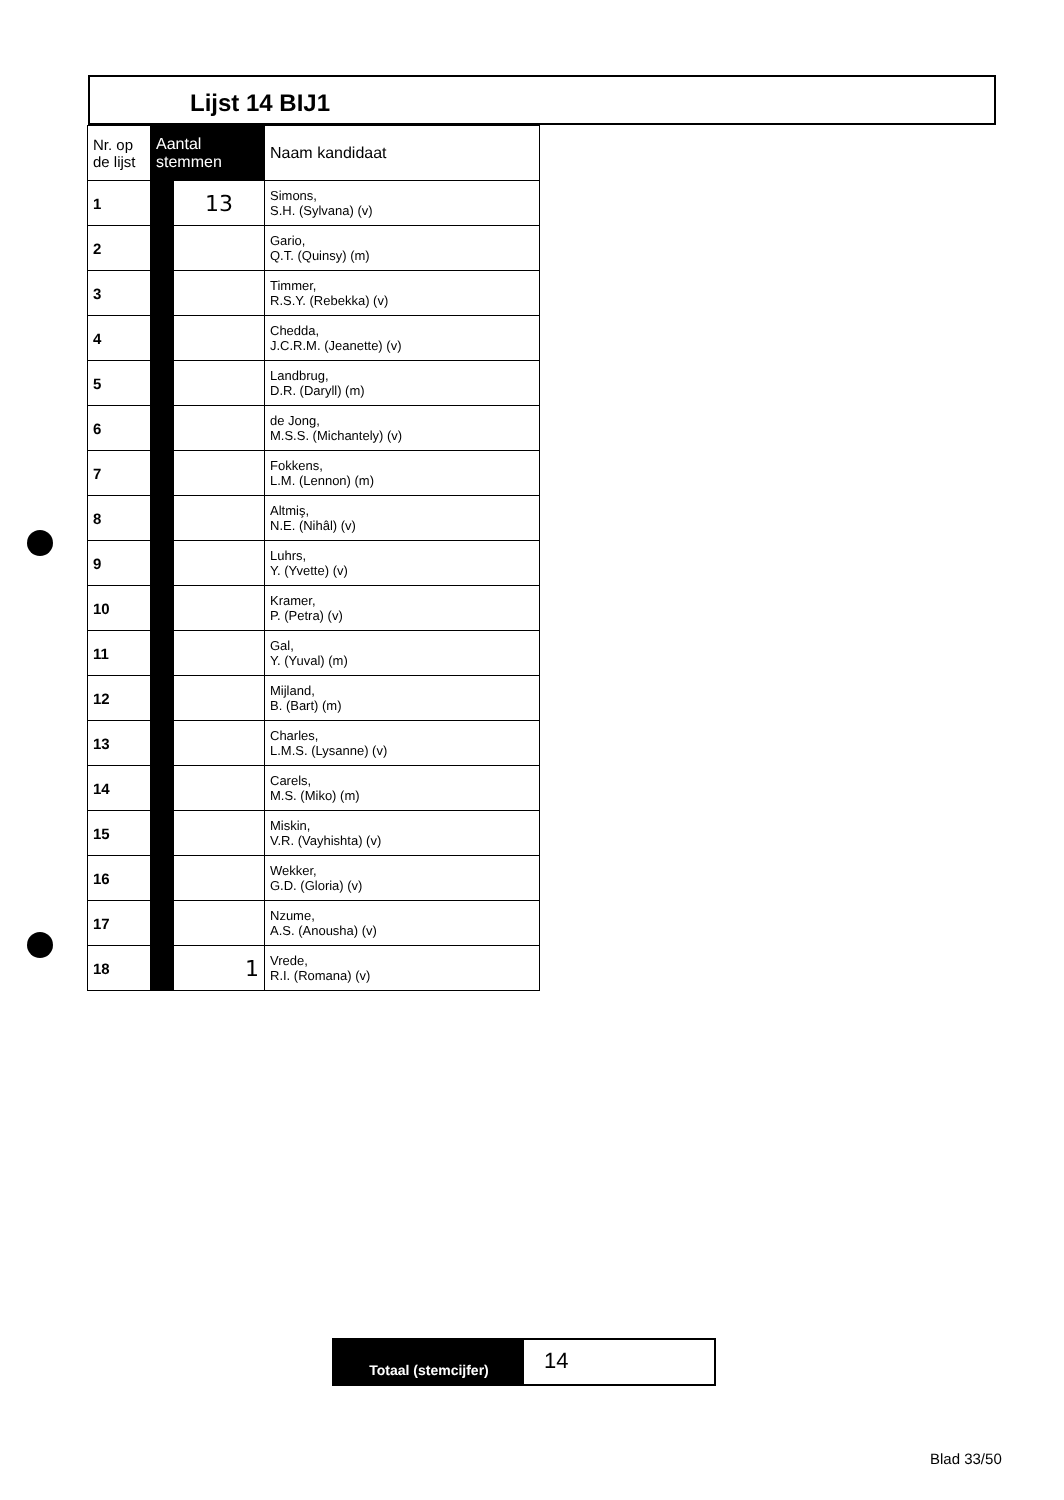Lijst 14 BIJ1
| Nr. op de lijst | Aantal stemmen | | Naam kandidaat |
| --- | --- | --- | --- |
| 1 | | 13 | Simons, S.H. (Sylvana) (v) |
| 2 | | | Gario, Q.T. (Quinsy) (m) |
| 3 | | | Timmer, R.S.Y. (Rebekka) (v) |
| 4 | | | Chedda, J.C.R.M. (Jeanette) (v) |
| 5 | | | Landbrug, D.R. (Daryll) (m) |
| 6 | | | de Jong, M.S.S. (Michantely) (v) |
| 7 | | | Fokkens, L.M. (Lennon) (m) |
| 8 | | | Altmiş, N.E. (Nihâl) (v) |
| 9 | | | Luhrs, Y. (Yvette) (v) |
| 10 | | | Kramer, P. (Petra) (v) |
| 11 | | | Gal, Y. (Yuval) (m) |
| 12 | | | Mijland, B. (Bart) (m) |
| 13 | | | Charles, L.M.S. (Lysanne) (v) |
| 14 | | | Carels, M.S. (Miko) (m) |
| 15 | | | Miskin, V.R. (Vayhishta) (v) |
| 16 | | | Wekker, G.D. (Gloria) (v) |
| 17 | | | Nzume, A.S. (Anousha) (v) |
| 18 | | 1 | Vrede, R.I. (Romana) (v) |
Totaal (stemcijfer)
14
Blad 33/50